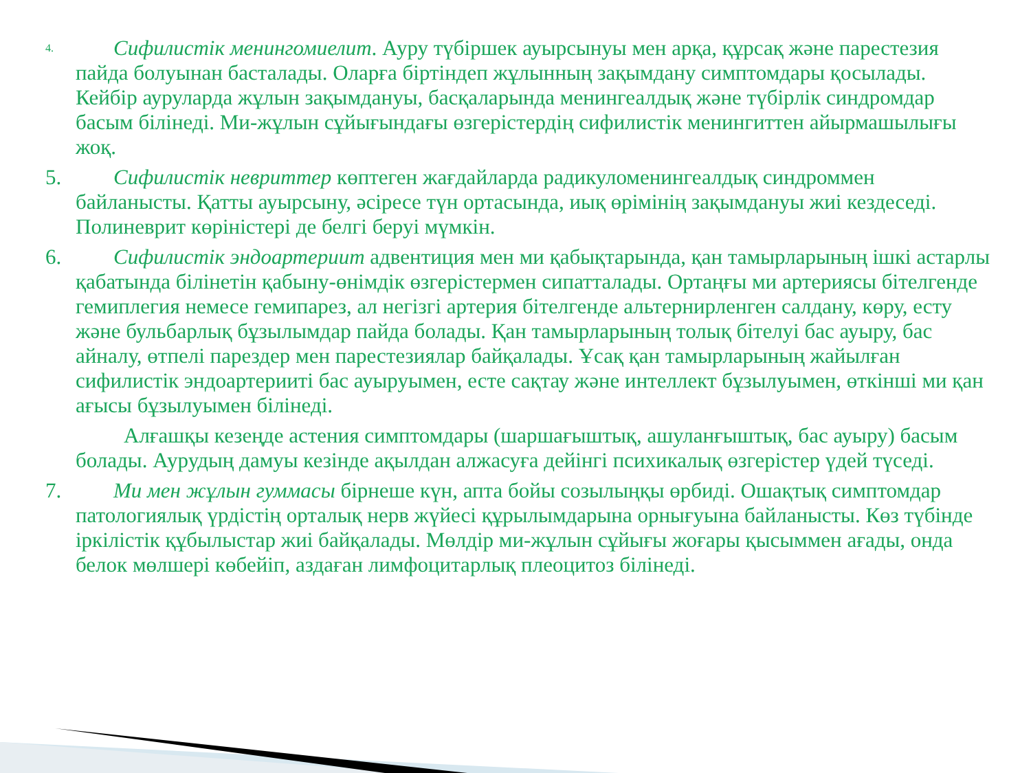4.
Сифилистік менингомиелит. Ауру түбіршек ауырсынуы мен арқа, құрсақ және парестезия пайда болуынан басталады. Оларға біртіндеп жұлынның зақымдану симптомдары қосылады. Кейбір ауруларда жұлын зақымдануы, басқаларында менингеалдық және түбірлік синдромдар басым білінеді. Ми-жұлын сұйығындағы өзгерістердің сифилистік менингиттен айырмашылығы жоқ.
5. Сифилистік невриттер көптеген жағдайларда радикуломенингеалдық синдроммен байланысты. Қатты ауырсыну, әсіресе түн ортасында, иық өрімінің зақымдануы жиі кездеседі. Полиневрит көріністері де белгі беруі мүмкін.
6. Сифилистік эндоартериит адвентиция мен ми қабықтарында, қан тамырларының ішкі астарлы қабатында білінетін қабыну-өнімдік өзгерістермен сипатталады. Ортаңғы ми артериясы бітелгенде гемиплегия немесе гемипарез, ал негізгі артерия бітелгенде альтернирленген салдану, көру, есту және бульбарлық бұзылымдар пайда болады. Қан тамырларының толық бітелуі бас ауыру, бас айналу, өтпелі парездер мен парестезиялар байқалады. Ұсақ қан тамырларының жайылған сифилистік эндоартерииті бас ауыруымен, есте сақтау және интеллект бұзылуымен, өткінші ми қан ағысы бұзылуымен білінеді.
Алғашқы кезеңде астения симптомдары (шаршағыштық, ашуланғыштық, бас ауыру) басым болады. Аурудың дамуы кезінде ақылдан алжасуға дейінгі психикалық өзгерістер үдей түседі.
7. Ми мен жұлын гуммасы бірнеше күн, апта бойы созылыңқы өрбиді. Ошақтық симптомдар патологиялық үрдістің орталық нерв жүйесі құрылымдарына орнығуына байланысты. Көз түбінде іркілістік құбылыстар жиі байқалады. Мөлдір ми-жұлын сұйығы жоғары қысыммен ағады, онда белок мөлшері көбейіп, аздаған лимфоцитарлық плеоцитоз білінеді.